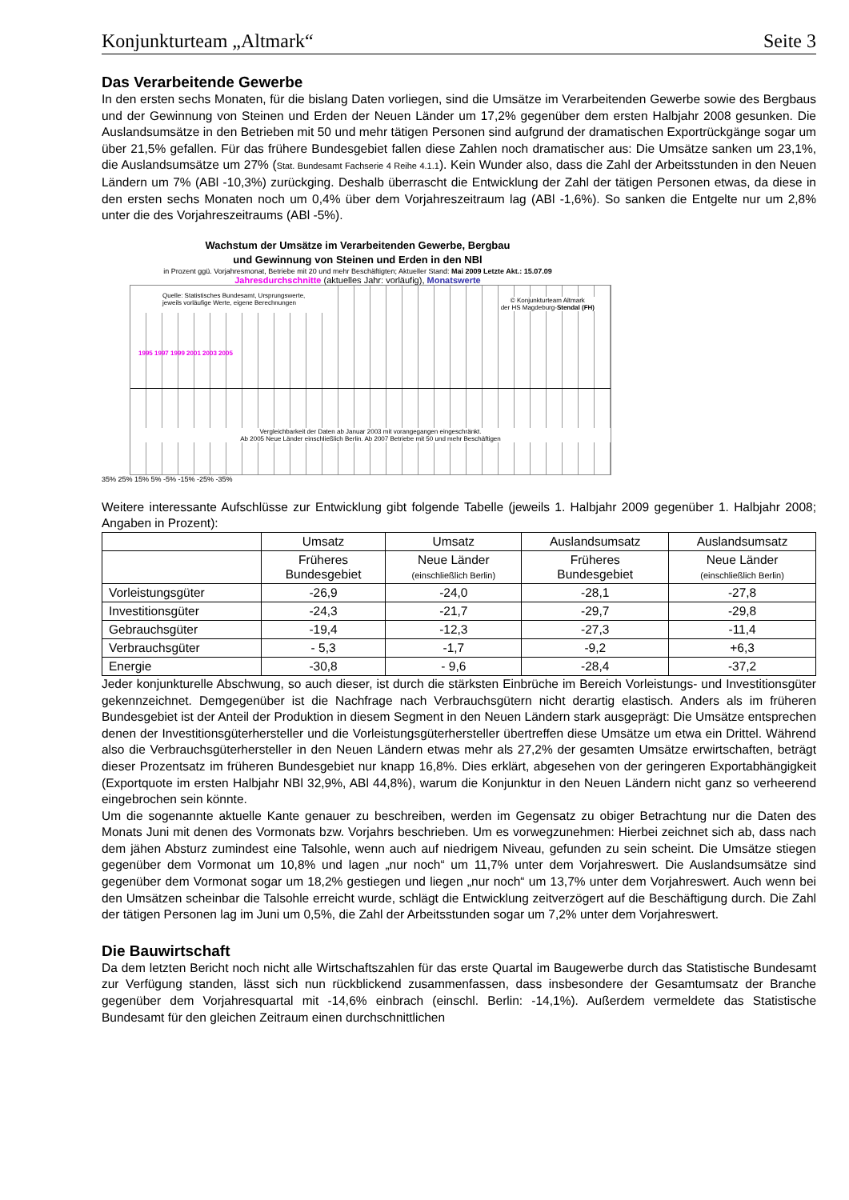Konjunkturteam „Altmark“Seite 3
Das Verarbeitende Gewerbe
In den ersten sechs Monaten, für die bislang Daten vorliegen, sind die Umsätze im Verarbeitenden Gewerbe sowie des Bergbaus und der Gewinnung von Steinen und Erden der Neuen Länder um 17,2% gegenüber dem ersten Halbjahr 2008 gesunken. Die Auslandsumsätze in den Betrieben mit 50 und mehr tätigen Personen sind aufgrund der dramatischen Exportrückgänge sogar um über 21,5% gefallen. Für das frühere Bundesgebiet fallen diese Zahlen noch dramatischer aus: Die Umsätze sanken um 23,1%, die Auslandsumsätze um 27% (Stat. Bundesamt Fachserie 4 Reihe 4.1.1). Kein Wunder also, dass die Zahl der Arbeitsstunden in den Neuen Ländern um 7% (ABl -10,3%) zurückging. Deshalb überrascht die Entwicklung der Zahl der tätigen Personen etwas, da diese in den ersten sechs Monaten noch um 0,4% über dem Vorjahreszeitraum lag (ABl -1,6%). So sanken die Entgelte nur um 2,8% unter die des Vorjahreszeitraums (ABl -5%).
Wachstum der Umsätze im Verarbeitenden Gewerbe, Bergbau
und Gewinnung von Steinen und Erden in den NBl
in Prozent ggü. Vorjahresmonat, Betriebe mit 20 und mehr Beschäftigten; Aktueller Stand: Mai 2009 Letzte Akt.: 15.07.09
Jahresdurchschnitte (aktuelles Jahr: vorläufig), Monatswerte
Quelle: Statistisches Bundesamt, Ursprungswerte,
jeweils vorläufige Werte, eigene Berechnungen
© Konjunkturteam Altmark
der HS Magdeburg-Stendal (FH)
1995 1997 1999 2001 2003 2005
Vergleichbarkeit der Daten ab Januar 2003 mit vorangegangen eingeschränkt.
Ab 2005 Neue Länder einschließlich Berlin. Ab 2007 Betriebe mit 50 und mehr Beschäftigen
35% 25% 15% 5% -5% -15% -25% -35%
Weitere interessante Aufschlüsse zur Entwicklung gibt folgende Tabelle (jeweils 1. Halbjahr 2009 gegenüber 1. Halbjahr 2008; Angaben in Prozent):
| | Umsatz | Umsatz | Auslandsumsatz | Auslandsumsatz |
| --- | --- | --- | --- | --- |
| | Früheres Bundesgebiet | Neue Länder (einschließlich Berlin) | Früheres Bundesgebiet | Neue Länder (einschließlich Berlin) |
| Vorleistungsgüter | -26,9 | -24,0 | -28,1 | -27,8 |
| Investitionsgüter | -24,3 | -21,7 | -29,7 | -29,8 |
| Gebrauchsgüter | -19,4 | -12,3 | -27,3 | -11,4 |
| Verbrauchsgüter | - 5,3 | -1,7 | -9,2 | +6,3 |
| Energie | -30,8 | - 9,6 | -28,4 | -37,2 |
Jeder konjunkturelle Abschwung, so auch dieser, ist durch die stärksten Einbrüche im Bereich Vorleistungs- und Investitionsgüter gekennzeichnet. Demgegenüber ist die Nachfrage nach Verbrauchsgütern nicht derartig elastisch. Anders als im früheren Bundesgebiet ist der Anteil der Produktion in diesem Segment in den Neuen Ländern stark ausgeprägt: Die Umsätze entsprechen denen der Investitionsgüterhersteller und die Vorleistungsgüterhersteller übertreffen diese Umsätze um etwa ein Drittel. Während also die Verbrauchsgüterhersteller in den Neuen Ländern etwas mehr als 27,2% der gesamten Umsätze erwirtschaften, beträgt dieser Prozentsatz im früheren Bundesgebiet nur knapp 16,8%. Dies erklärt, abgesehen von der geringeren Exportabhängigkeit (Exportquote im ersten Halbjahr NBl 32,9%, ABl 44,8%), warum die Konjunktur in den Neuen Ländern nicht ganz so verheerend eingebrochen sein könnte.
Um die sogenannte aktuelle Kante genauer zu beschreiben, werden im Gegensatz zu obiger Betrachtung nur die Daten des Monats Juni mit denen des Vormonats bzw. Vorjahrs beschrieben. Um es vorwegzunehmen: Hierbei zeichnet sich ab, dass nach dem jähen Absturz zumindest eine Talsohle, wenn auch auf niedrigem Niveau, gefunden zu sein scheint. Die Umsätze stiegen gegenüber dem Vormonat um 10,8% und lagen „nur noch“ um 11,7% unter dem Vorjahreswert. Die Auslandsumsätze sind gegenüber dem Vormonat sogar um 18,2% gestiegen und liegen „nur noch“ um 13,7% unter dem Vorjahreswert. Auch wenn bei den Umsätzen scheinbar die Talsohle erreicht wurde, schlägt die Entwicklung zeitverzögert auf die Beschäftigung durch. Die Zahl der tätigen Personen lag im Juni um 0,5%, die Zahl der Arbeitsstunden sogar um 7,2% unter dem Vorjahreswert.
Die Bauwirtschaft
Da dem letzten Bericht noch nicht alle Wirtschaftszahlen für das erste Quartal im Baugewerbe durch das Statistische Bundesamt zur Verfügung standen, lässt sich nun rückblickend zusammenfassen, dass insbesondere der Gesamtumsatz der Branche gegenüber dem Vorjahresquartal mit -14,6% einbrach (einschl. Berlin: -14,1%). Außerdem vermeldete das Statistische Bundesamt für den gleichen Zeitraum einen durchschnittlichen